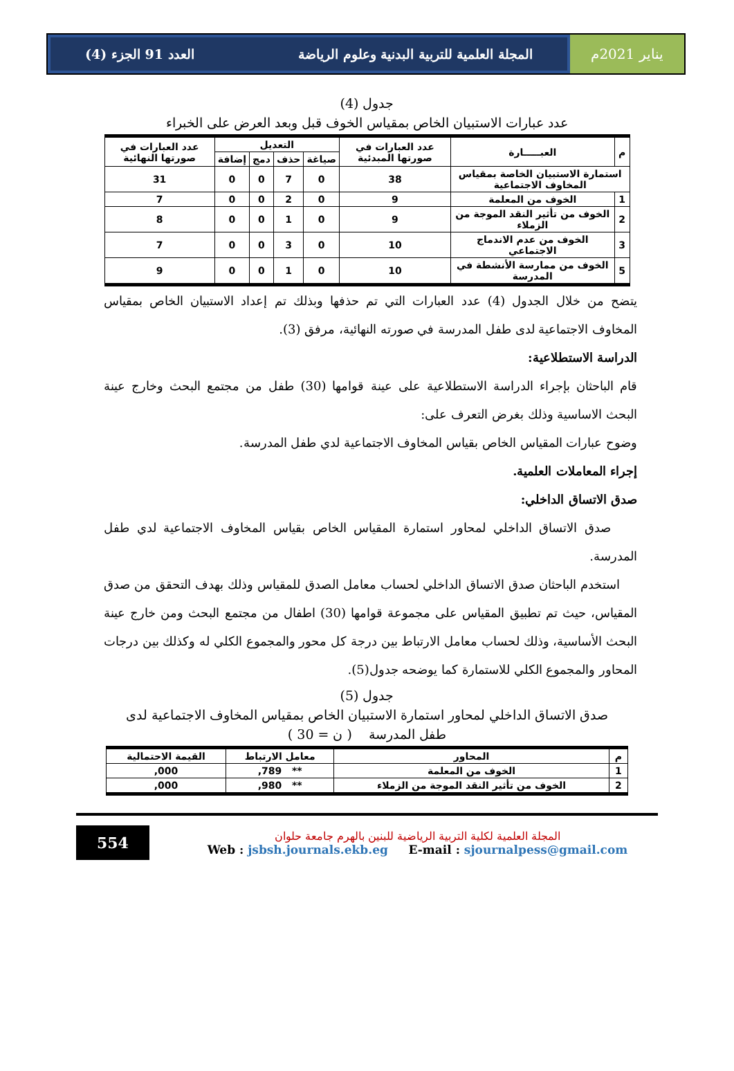يناير 2021م المجلة العلمية للتربية البدنية وعلوم الرياضة العدد 91 الجزء (4)
جدول (4)
عدد عبارات الاستبيان الخاص بمقياس الخوف قبل وبعد العرض على الخبراء
| م | العبـــــارة | عدد العبارات في صورتها المبدئية | التعديل | | | | عدد العبارات في صورتها النهائية |
| --- | --- | --- | --- | --- | --- | --- | --- |
| | | | صياغة | حذف | دمج | إضافة | |
| استمارة الاستبيان الخاصة بمقياس المخاوف الاجتماعية | | 38 | 0 | 7 | 0 | 0 | 31 |
| 1 | الخوف من المعلمة | 9 | 0 | 2 | 0 | 0 | 7 |
| 2 | الخوف من تأثير النقد الموجة من الزملاء | 9 | 0 | 1 | 0 | 0 | 8 |
| 3 | الخوف من عدم الاندماج الاجتماعي | 10 | 0 | 3 | 0 | 0 | 7 |
| 5 | الخوف من ممارسة الأنشطة في المدرسة | 10 | 0 | 1 | 0 | 0 | 9 |
يتضح من خلال الجدول (4) عدد العبارات التي تم حذفها وبذلك تم إعداد الاستبيان الخاص بمقياس المخاوف الاجتماعية لدى طفل المدرسة في صورته النهائية، مرفق (3).
الدراسة الاستطلاعية:
قام الباحثان بإجراء الدراسة الاستطلاعية على عينة قوامها (30) طفل من مجتمع البحث وخارج عينة البحث الاساسية وذلك بغرض التعرف على:
وضوح عبارات المقياس الخاص بقياس المخاوف الاجتماعية لدي طفل المدرسة.
إجراء المعاملات العلمية.
صدق الاتساق الداخلي:
صدق الاتساق الداخلي لمحاور استمارة المقياس الخاص بقياس المخاوف الاجتماعية لدي طفل المدرسة.
استخدم الباحثان صدق الاتساق الداخلي لحساب معامل الصدق للمقياس وذلك بهدف التحقق من صدق المقياس، حيث تم تطبيق المقياس على مجموعة قوامها (30) اطفال من مجتمع البحث ومن خارج عينة البحث الأساسية، وذلك لحساب معامل الارتباط بين درجة كل محور والمجموع الكلي له وكذلك بين درجات المحاور والمجموع الكلي للاستمارة كما يوضحه جدول(5).
جدول (5)
صدق الاتساق الداخلي لمحاور استمارة الاستبيان الخاص بمقياس المخاوف الاجتماعية لدى
طفل المدرسة ( ن = 30 )
| م | المحاور | معامل الارتباط | القيمة الاحتمالية |
| --- | --- | --- | --- |
| 1 | الخوف من المعلمة | ** 789, | 000, |
| 2 | الخوف من تأثير النقد الموجة من الزملاء | ** 980, | 000, |
المجلة العلمية لكلية التربية الرياضية للبنين بالهرم جامعة حلوان
Web : jsbsh.journals.ekb.eg E-mail : sjournalpess@gmail.com
554